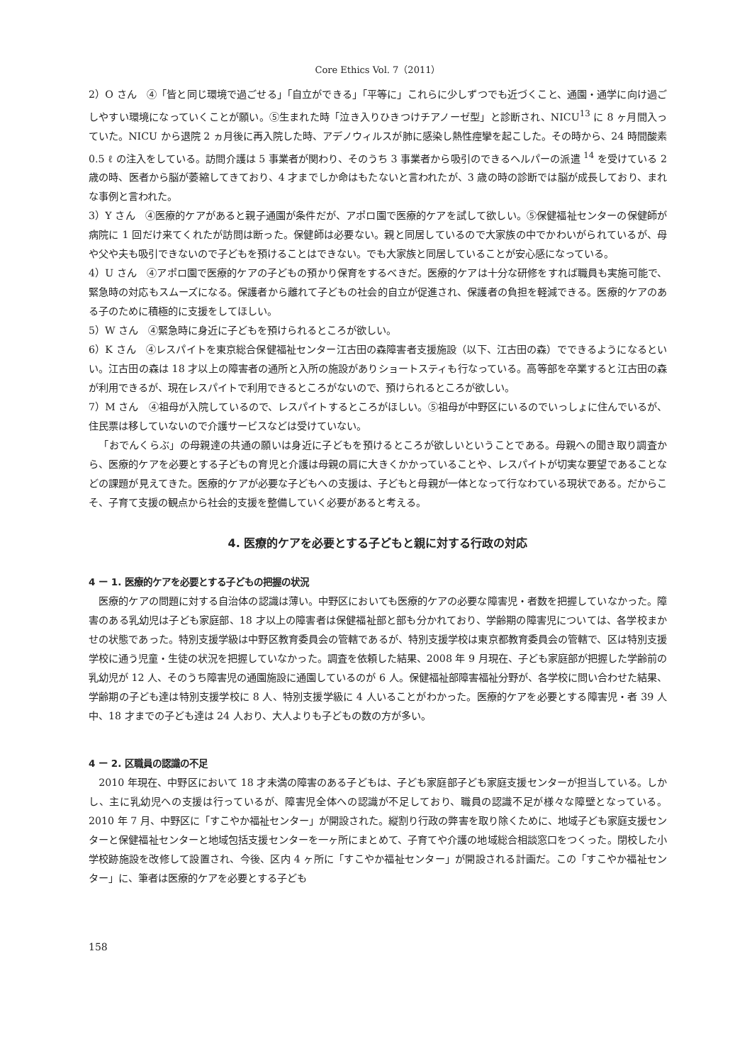Core Ethics Vol. 7（2011）
2）O さん　④「皆と同じ環境で過ごせる」「自立ができる」「平等に」これらに少しずつでも近づくこと、通園・通学に向け過ごしやすい環境になっていくことが願い。⑤生まれた時「泣き入りひきつけチアノーゼ型」と診断され、NICU<sup>13</sup> に 8 ヶ月間入っていた。NICU から退院 2 ヵ月後に再入院した時、アデノウィルスが肺に感染し熱性痙攣を起こした。その時から、24 時間酸素 0.5 ℓ の注入をしている。訪問介護は 5 事業者が関わり、そのうち 3 事業者から吸引のできるヘルパーの派遣 <sup>14</sup> を受けている 2 歳の時、医者から脳が萎縮してきており、4 才までしか命はもたないと言われたが、3 歳の時の診断では脳が成長しており、まれな事例と言われた。
3）Y さん　④医療的ケアがあると親子通園が条件だが、アポロ園で医療的ケアを試して欲しい。⑤保健福祉センターの保健師が病院に 1 回だけ来てくれたが訪問は断った。保健師は必要ない。親と同居しているので大家族の中でかわいがられているが、母や父や夫も吸引できないので子どもを預けることはできない。でも大家族と同居していることが安心感になっている。
4）U さん　④アポロ園で医療的ケアの子どもの預かり保育をするべきだ。医療的ケアは十分な研修をすれば職員も実施可能で、緊急時の対応もスムーズになる。保護者から離れて子どもの社会的自立が促進され、保護者の負担を軽減できる。医療的ケアのある子のために積極的に支援をしてほしい。
5）W さん　④緊急時に身近に子どもを預けられるところが欲しい。
6）K さん　④レスパイトを東京総合保健福祉センター江古田の森障害者支援施設（以下、江古田の森）でできるようになるといい。江古田の森は 18 才以上の障害者の通所と入所の施設がありショートスティも行なっている。高等部を卒業すると江古田の森が利用できるが、現在レスパイトで利用できるところがないので、預けられるところが欲しい。
7）M さん　④祖母が入院しているので、レスパイトするところがほしい。⑤祖母が中野区にいるのでいっしょに住んでいるが、住民票は移していないので介護サービスなどは受けていない。
「おでんくらぶ」の母親達の共通の願いは身近に子どもを預けるところが欲しいということである。母親への聞き取り調査から、医療的ケアを必要とする子どもの育児と介護は母親の肩に大きくかかっていることや、レスパイトが切実な要望であることなどの課題が見えてきた。医療的ケアが必要な子どもへの支援は、子どもと母親が一体となって行なわている現状である。だからこそ、子育て支援の観点から社会的支援を整備していく必要があると考える。
4. 医療的ケアを必要とする子どもと親に対する行政の対応
4 ー 1. 医療的ケアを必要とする子どもの把握の状況
医療的ケアの問題に対する自治体の認識は薄い。中野区においても医療的ケアの必要な障害児・者数を把握していなかった。障害のある乳幼児は子ども家庭部、18 才以上の障害者は保健福祉部と部も分かれており、学齢期の障害児については、各学校まかせの状態であった。特別支援学級は中野区教育委員会の管轄であるが、特別支援学校は東京都教育委員会の管轄で、区は特別支援学校に通う児童・生徒の状況を把握していなかった。調査を依頼した結果、2008 年 9 月現在、子ども家庭部が把握した学齢前の乳幼児が 12 人、そのうち障害児の通園施設に通園しているのが 6 人。保健福祉部障害福祉分野が、各学校に問い合わせた結果、学齢期の子ども達は特別支援学校に 8 人、特別支援学級に 4 人いることがわかった。医療的ケアを必要とする障害児・者 39 人中、18 才までの子ども達は 24 人おり、大人よりも子どもの数の方が多い。
4 ー 2. 区職員の認識の不足
2010 年現在、中野区において 18 才未満の障害のある子どもは、子ども家庭部子ども家庭支援センターが担当している。しかし、主に乳幼児への支援は行っているが、障害児全体への認識が不足しており、職員の認識不足が様々な障壁となっている。2010 年 7 月、中野区に「すこやか福祉センター」が開設された。縦割り行政の弊害を取り除くために、地域子ども家庭支援センターと保健福祉センターと地域包括支援センターを一ヶ所にまとめて、子育てや介護の地域総合相談窓口をつくった。閉校した小学校跡施設を改修して設置され、今後、区内 4 ヶ所に「すこやか福祉センター」が開設される計画だ。この「すこやか福祉センター」に、筆者は医療的ケアを必要とする子ども
158